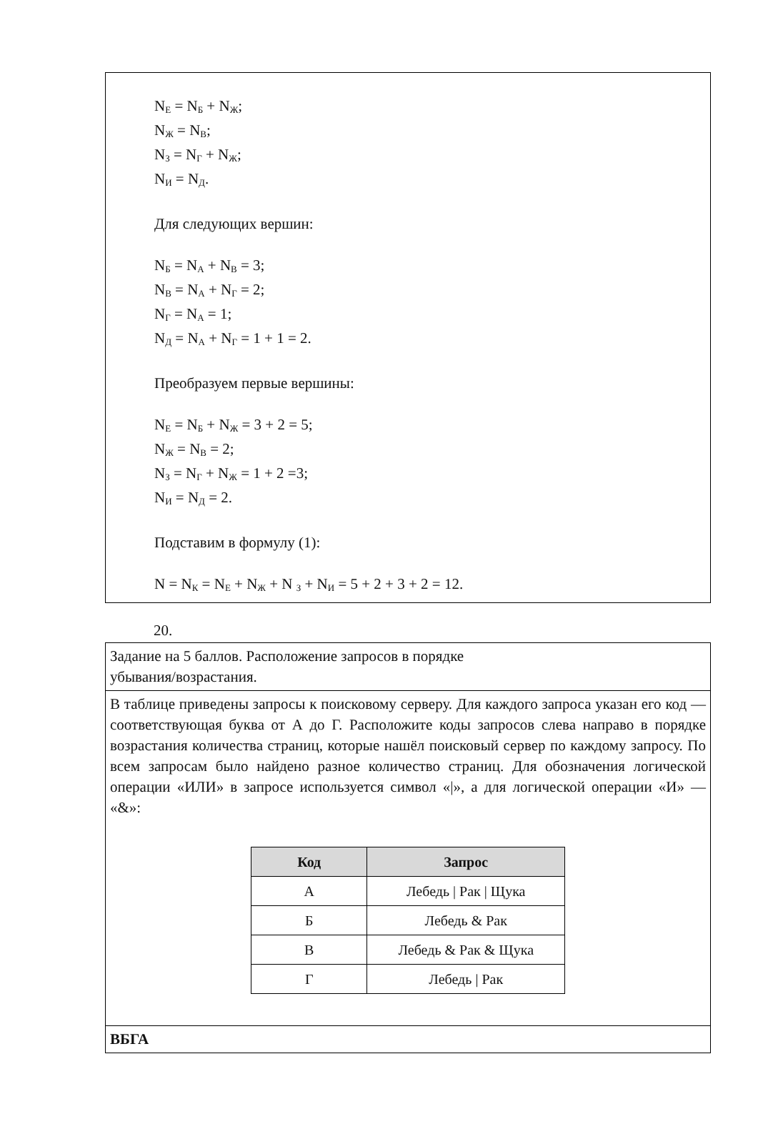N<sub>Е</sub> = N<sub>Б</sub> + N<sub>Ж</sub>;
N<sub>Ж</sub> = N<sub>В</sub>;
N<sub>З</sub> = N<sub>Г</sub> + N<sub>Ж</sub>;
N<sub>И</sub> = N<sub>Д</sub>.
Для следующих вершин:
N<sub>Б</sub> = N<sub>А</sub> + N<sub>В</sub> = 3;
N<sub>В</sub> = N<sub>А</sub> + N<sub>Г</sub> = 2;
N<sub>Г</sub> = N<sub>А</sub> = 1;
N<sub>Д</sub> = N<sub>А</sub> + N<sub>Г</sub> = 1 + 1 = 2.
Преобразуем первые вершины:
N<sub>Е</sub> = N<sub>Б</sub> + N<sub>Ж</sub> = 3 + 2 = 5;
N<sub>Ж</sub> = N<sub>В</sub> = 2;
N<sub>З</sub> = N<sub>Г</sub> + N<sub>Ж</sub> = 1 + 2 =3;
N<sub>И</sub> = N<sub>Д</sub> = 2.
Подставим в формулу (1):
N = N<sub>К</sub> = N<sub>Е</sub> + N<sub>Ж</sub> + N <sub>З</sub> + N<sub>И</sub> = 5 + 2 + 3 + 2 = 12.
20.
Задание на 5 баллов. Расположение запросов в порядке
убывания/возрастания.
В таблице приведены запросы к поисковому серверу. Для каждого запроса указан его код — соответствующая буква от А до Г. Расположите коды запросов слева направо в порядке возрастания количества страниц, которые нашёл поисковый сервер по каждому запросу. По всем запросам было найдено разное количество страниц. Для обозначения логической операции «ИЛИ» в запросе используется символ «|», а для логической операции «И» — «&»:
| Код | Запрос |
| --- | --- |
| А | Лебедь / Рак / Щука |
| Б | Лебедь & Рак |
| В | Лебедь & Рак & Щука |
| Г | Лебедь / Рак |
ВБГА